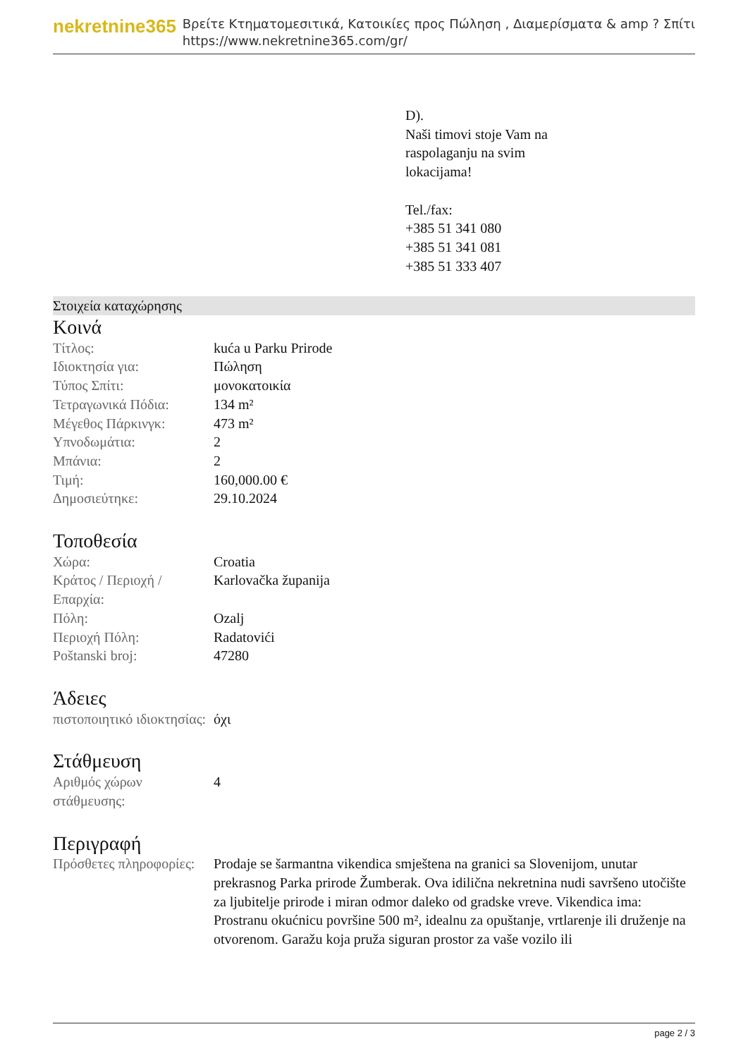nekretnine365
Βρείτε Κτηματομεσιτικά, Κατοικίες προς Πώληση , Διαμερίσματα & amp ? Σπίτι
https://www.nekretnine365.com/gr/
D).
Naši timovi stoje Vam na
raspolaganju na svim
lokacijama!
Tel./fax:
+385 51 341 080
+385 51 341 081
+385 51 333 407
Στοιχεία καταχώρησης
Κοινά
| Τίτλος: | kuća u Parku Prirode |
| Ιδιοκτησία για: | Πώληση |
| Τύπος Σπίτι: | μονοκατοικία |
| Τετραγωνικά Πόδια: | 134 m² |
| Μέγεθος Πάρκινγκ: | 473 m² |
| Υπνοδωμάτια: | 2 |
| Μπάνια: | 2 |
| Τιμή: | 160,000.00 € |
| Δημοσιεύτηκε: | 29.10.2024 |
Τοποθεσία
| Χώρα: | Croatia |
| Κράτος / Περιοχή / Επαρχία: | Karlovačka županija |
| Πόλη: | Ozalj |
| Περιοχή Πόλη: | Radatovići |
| Poštanski broj: | 47280 |
Άδειες
| πιστοποιητικό ιδιοκτησίας: | όχι |
Στάθμευση
| Αριθμός χώρων στάθμευσης: | 4 |
Περιγραφή
| Πρόσθετες πληροφορίες: | Prodaje se šarmantna vikendica smještena na granici sa Slovenijom, unutar prekrasnog Parka prirode Žumberak. Ova idilična nekretnina nudi savršeno utočište za ljubitelje prirode i miran odmor daleko od gradske vreve. Vikendica ima: Prostranu okućnicu površine 500 m², idealnu za opuštanje, vrtlarenje ili druženje na otvorenom. Garažu koja pruža siguran prostor za vaše vozilo ili |
page 2 / 3